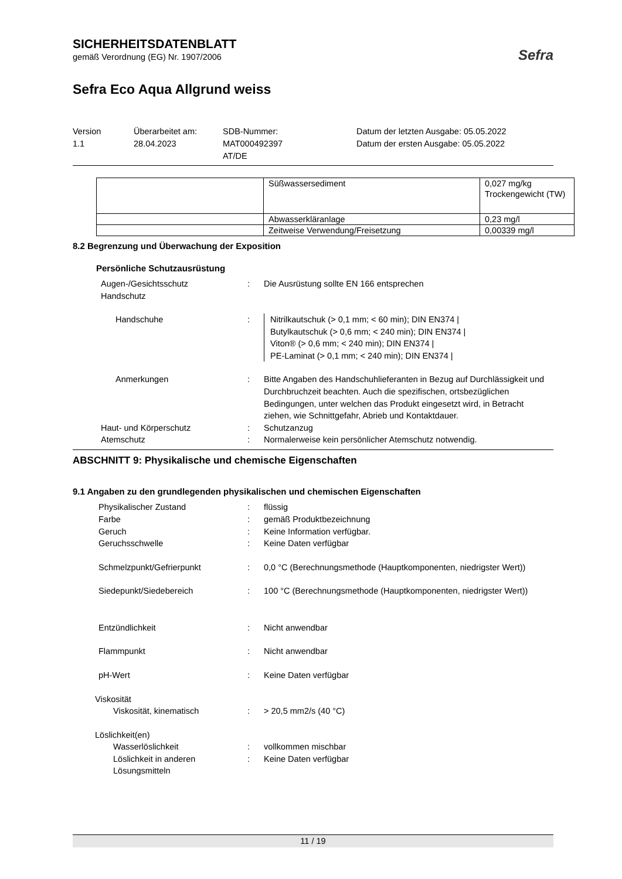SICHERHEITSDATENBLATT
gemäß Verordnung (EG) Nr. 1907/2006
Sefra Eco Aqua Allgrund weiss
Sefra
Version
1.1
Überarbeitet am:
28.04.2023
SDB-Nummer:
MAT000492397
AT/DE
Datum der letzten Ausgabe: 05.05.2022
Datum der ersten Ausgabe: 05.05.2022
| | Süßwassersediment | 0,027 mg/kg Trockengewicht (TW) |
| | Abwasserkläranlage | 0,23 mg/l |
| | Zeitweise Verwendung/Freisetzung | 0,00339 mg/l |
8.2 Begrenzung und Überwachung der Exposition
Persönliche Schutzausrüstung
Augen-/Gesichtsschutz
Handschutz
: Die Ausrüstung sollte EN 166 entsprechen
Handschuhe : Nitrilkautschuk (> 0,1 mm; < 60 min); DIN EN374 |
Butylkautschuk (> 0,6 mm; < 240 min); DIN EN374 |
Viton® (> 0,6 mm; < 240 min); DIN EN374 |
PE-Laminat (> 0,1 mm; < 240 min); DIN EN374 |
Anmerkungen : Bitte Angaben des Handschuhlieferanten in Bezug auf Durchlässigkeit und Durchbruchzeit beachten. Auch die spezifischen, ortsbezüglichen Bedingungen, unter welchen das Produkt eingesetzt wird, in Betracht ziehen, wie Schnittgefahr, Abrieb und Kontaktdauer.
Haut- und Körperschutz : Schutzanzug
Atemschutz : Normalerweise kein persönlicher Atemschutz notwendig.
ABSCHNITT 9: Physikalische und chemische Eigenschaften
9.1 Angaben zu den grundlegenden physikalischen und chemischen Eigenschaften
Physikalischer Zustand : flüssig
Farbe : gemäß Produktbezeichnung
Geruch : Keine Information verfügbar.
Geruchsschwelle : Keine Daten verfügbar
Schmelzpunkt/Gefrierpunkt : 0,0 °C (Berechnungsmethode (Hauptkomponenten, niedrigster Wert))
Siedepunkt/Siedebereich : 100 °C (Berechnungsmethode (Hauptkomponenten, niedrigster Wert))
Entzündlichkeit : Nicht anwendbar
Flammpunkt : Nicht anwendbar
pH-Wert : Keine Daten verfügbar
Viskosität
Viskosität, kinematisch : > 20,5 mm2/s (40 °C)
Löslichkeit(en)
Wasserlöslichkeit : vollkommen mischbar
Löslichkeit in anderen Lösungsmitteln
: Keine Daten verfügbar
11 / 19